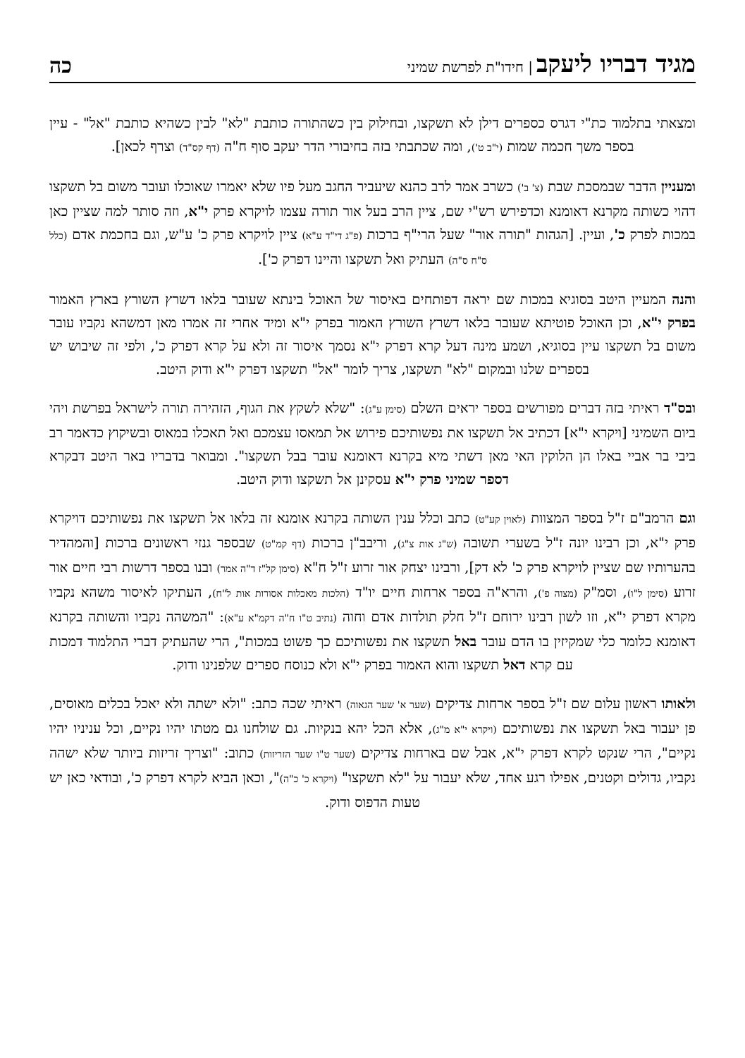מגיד דבריו ליעקב | חידו"ת לפרשת שמיני
כה
ומצאתי בתלמוד כת"י דגרס כספרים דילן לא תשקצו, ובחילוק בין כשהתורה כותבת "לא" לבין כשהיא כותבת "אל" - עיין בספר משך חכמה שמות (י"ב ט'), ומה שכתבתי בזה בחיבורי הדר יעקב סוף ח"ה (דף קס"ד) וצרף לכאן].
ומעניין הדבר שבמסכת שבת (צ' ב') כשרב אמר לרב כהנא שיעביר החגב מעל פיו שלא יאמרו שאוכלו ועובר משום בל תשקצו דהוי כשותה מקרנא דאומנא וכדפירש רש"י שם, ציין הרב בעל אור תורה עצמו לויקרא פרק י"א, וזה סותר למה שציין כאן במכות לפרק כ', ועיין. [הגהות "תורה אור" שעל הרי"ף ברכות (פ"ג די"ד ע"א) ציין לויקרא פרק כ' ע"ש, וגם בחכמת אדם (כלל ס"ח ס"ה) העתיק ואל תשקצו והיינו דפרק כ'].
והנה המעיין היטב בסוגיא במכות שם יראה דפותחים באיסור של האוכל בינתא שעובר בלאו דשרץ השורץ בארץ האמור בפרק י"א, וכן האוכל פוטיתא שעובר בלאו דשרץ השורץ האמור בפרק י"א ומיד אחרי זה אמרו מאן דמשהא נקביו עובר משום בל תשקצו עיין בסוגיא, ושמע מינה דעל קרא דפרק י"א נסמך איסור זה ולא על קרא דפרק כ', ולפי זה שיבוש יש בספרים שלנו ובמקום "לא" תשקצו, צריך לומר "אל" תשקצו דפרק י"א ודוק היטב.
ובס"ד ראיתי בזה דברים מפורשים בספר יראים השלם (סימן ע"ג): "שלא לשקץ את הגוף, הזהירה תורה לישראל בפרשת ויהי ביום השמיני [ויקרא י"א] דכתיב אל תשקצו את נפשותיכם פירוש אל תמאסו עצמכם ואל תאכלו במאוס ובשיקוץ כדאמר רב ביבי בר אביי באלו הן הלוקין האי מאן דשתי מיא בקרנא דאומנא עובר בבל תשקצו". ומבואר בדבריו באר היטב דבקרא דספר שמיני פרק י"א עסקינן אל תשקצו ודוק היטב.
וגם הרמב"ם ז"ל בספר המצוות (לאוין קע"ט) כתב וכלל ענין השותה בקרנא אומנא זה בלאו אל תשקצו את נפשותיכם דויקרא פרק י"א, וכן רבינו יונה ז"ל בשערי תשובה (ש"ג אות צ"ג), וריבב"ן ברכות (דף קמ"ט) שבספר גנזי ראשונים ברכות [והמהדיר בהערותיו שם שציין לויקרא פרק כ' לא דק], ורבינו יצחק אור זרוע ז"ל ח"א (סימן קל"ז ד"ה אמר) ובנו בספר דרשות רבי חיים אור זרוע (סימן ל"ו), וסמ"ק (מצוה פ'), והרא"ה בספר ארחות חיים יו"ד (הלכות מאכלות אסורות אות ל"ח), העתיקו לאיסור משהא נקביו מקרא דפרק י"א, וזו לשון רבינו ירוחם ז"ל חלק תולדות אדם וחוה (נתיב ט"ו ח"ה דקמ"א ע"א): "המשהה נקביו והשותה בקרנא דאומנא כלומר כלי שמקיזין בו הדם עובר באל תשקצו את נפשותיכם כך פשוט במכות", הרי שהעתיק דברי התלמוד דמכות עם קרא דאל תשקצו והוא האמור בפרק י"א ולא כנוסח ספרים שלפנינו ודוק.
ולאותו ראשון עלום שם ז"ל בספר ארחות צדיקים (שער א' שער הגאוה) ראיתי שכה כתב: "ולא ישתה ולא יאכל בכלים מאוסים, פן יעבור באל תשקצו את נפשותיכם (ויקרא י"א מ"ג), אלא הכל יהא בנקיות. גם שולחנו גם מטתו יהיו נקיים, וכל עניניו יהיו נקיים", הרי שנקט לקרא דפרק י"א, אבל שם בארחות צדיקים (שער ט"ו שער הזריזות) כתוב: "וצריך זריזות ביותר שלא ישהה נקביו, גדולים וקטנים, אפילו רגע אחד, שלא יעבור על "לא תשקצו" (ויקרא כ' כ"ה)", וכאן הביא לקרא דפרק כ', ובודאי כאן יש טעות הדפוס ודוק.